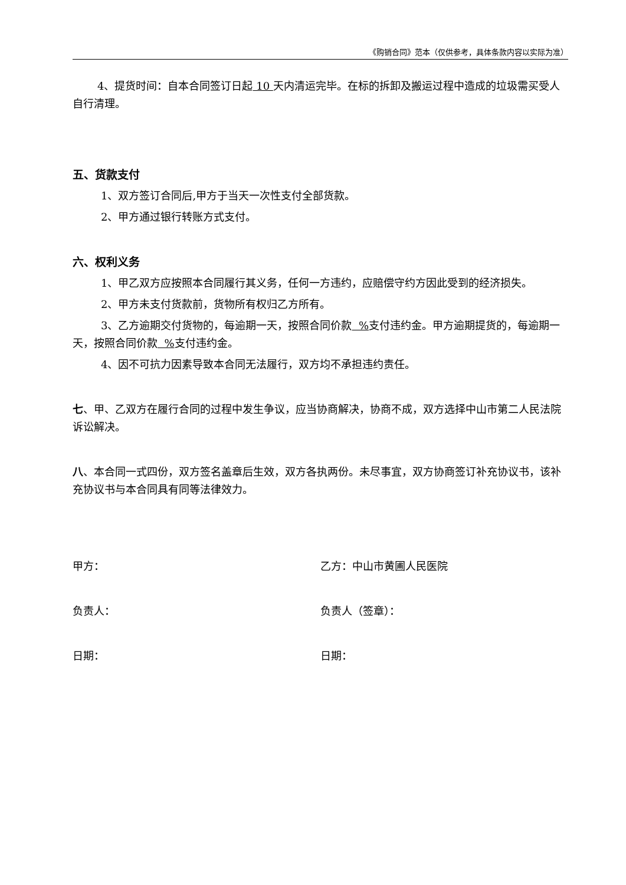《购销合同》范本（仅供参考，具体条款内容以实际为准）
4、提货时间：自本合同签订日起 10 天内清运完毕。在标的拆卸及搬运过程中造成的垃圾需买受人自行清理。
五、货款支付
1、双方签订合同后,甲方于当天一次性支付全部货款。
2、甲方通过银行转账方式支付。
六、权利义务
1、甲乙双方应按照本合同履行其义务，任何一方违约，应赔偿守约方因此受到的经济损失。
2、甲方未支付货款前，货物所有权归乙方所有。
3、乙方逾期交付货物的，每逾期一天，按照合同价款 % 支付违约金。甲方逾期提货的，每逾期一天，按照合同价款 % 支付违约金。
4、因不可抗力因素导致本合同无法履行，双方均不承担违约责任。
七、甲、乙双方在履行合同的过程中发生争议，应当协商解决，协商不成，双方选择中山市第二人民法院诉讼解决。
八、本合同一式四份，双方签名盖章后生效，双方各执两份。未尽事宜，双方协商签订补充协议书，该补充协议书与本合同具有同等法律效力。
甲方： 乙方：中山市黄圃人民医院
负责人： 负责人（签章）：
日期： 日期：